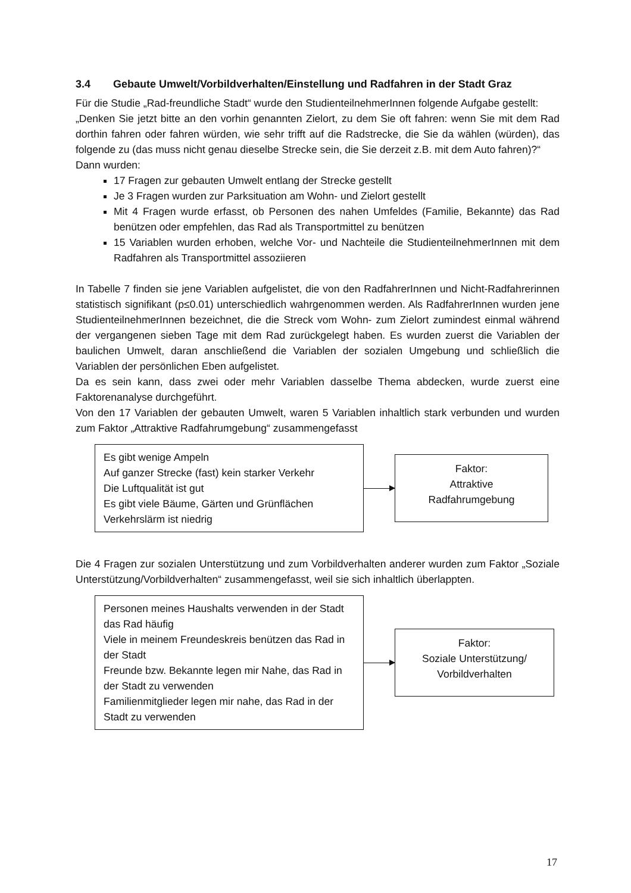3.4 Gebaute Umwelt/Vorbildverhalten/Einstellung und Radfahren in der Stadt Graz
Für die Studie „Rad-freundliche Stadt“ wurde den StudienteilnehmerInnen folgende Aufgabe gestellt:
„Denken Sie jetzt bitte an den vorhin genannten Zielort, zu dem Sie oft fahren: wenn Sie mit dem Rad dorthin fahren oder fahren würden, wie sehr trifft auf die Radstrecke, die Sie da wählen (würden), das folgende zu (das muss nicht genau dieselbe Strecke sein, die Sie derzeit z.B. mit dem Auto fahren)?“
Dann wurden:
17 Fragen zur gebauten Umwelt entlang der Strecke gestellt
Je 3 Fragen wurden zur Parksituation am Wohn- und Zielort gestellt
Mit 4 Fragen wurde erfasst, ob Personen des nahen Umfeldes (Familie, Bekannte) das Rad benützen oder empfehlen, das Rad als Transportmittel zu benützen
15 Variablen wurden erhoben, welche Vor- und Nachteile die StudienteilnehmerInnen mit dem Radfahren als Transportmittel assoziieren
In Tabelle 7 finden sie jene Variablen aufgelistet, die von den RadfahrerInnen und Nicht-Radfahrerinnen statistisch signifikant (p≤0.01) unterschiedlich wahrgenommen werden. Als RadfahrerInnen wurden jene StudienteilnehmerInnen bezeichnet, die die Streck vom Wohn- zum Zielort zumindest einmal während der vergangenen sieben Tage mit dem Rad zurückgelegt haben. Es wurden zuerst die Variablen der baulichen Umwelt, daran anschließend die Variablen der sozialen Umgebung und schließlich die Variablen der persönlichen Eben aufgelistet.
Da es sein kann, dass zwei oder mehr Variablen dasselbe Thema abdecken, wurde zuerst eine Faktorenanalyse durchgeführt.
Von den 17 Variablen der gebauten Umwelt, waren 5 Variablen inhaltlich stark verbunden und wurden zum Faktor „Attraktive Radfahrumgebung“ zusammengefasst
Es gibt wenige Ampeln
Auf ganzer Strecke (fast) kein starker Verkehr
Die Luftqualität ist gut
Es gibt viele Bäume, Gärten und Grünflächen
Verkehrslärm ist niedrig
Faktor:
Attraktive
Radfahrumgebung
Die 4 Fragen zur sozialen Unterstützung und zum Vorbildverhalten anderer wurden zum Faktor „Soziale Unterstützung/Vorbildverhalten“ zusammengefasst, weil sie sich inhaltlich überlappten.
Personen meines Haushalts verwenden in der Stadt das Rad häufig
Viele in meinem Freundeskreis benützen das Rad in der Stadt
Freunde bzw. Bekannte legen mir Nahe, das Rad in der Stadt zu verwenden
Familienmitglieder legen mir nahe, das Rad in der Stadt zu verwenden
Faktor:
Soziale Unterstützung/
Vorbildverhalten
17